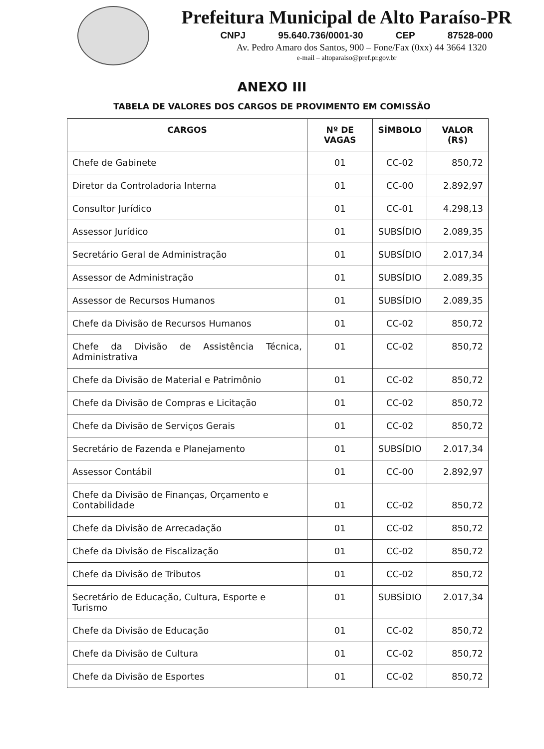Prefeitura Municipal de Alto Paraíso-PR
CNPJ 95.640.736/0001-30 CEP 87528-000
Av. Pedro Amaro dos Santos, 900 – Fone/Fax (0xx) 44 3664 1320
e-mail – altoparaiso@pref.pr.gov.br
ANEXO III
TABELA DE VALORES DOS CARGOS DE PROVIMENTO EM COMISSÃO
| CARGOS | Nº DE VAGAS | SÍMBOLO | VALOR (R$) |
| --- | --- | --- | --- |
| Chefe de Gabinete | 01 | CC-02 | 850,72 |
| Diretor da Controladoria Interna | 01 | CC-00 | 2.892,97 |
| Consultor Jurídico | 01 | CC-01 | 4.298,13 |
| Assessor Jurídico | 01 | SUBSÍDIO | 2.089,35 |
| Secretário Geral de Administração | 01 | SUBSÍDIO | 2.017,34 |
| Assessor de Administração | 01 | SUBSÍDIO | 2.089,35 |
| Assessor de Recursos Humanos | 01 | SUBSÍDIO | 2.089,35 |
| Chefe da Divisão de Recursos Humanos | 01 | CC-02 | 850,72 |
| Chefe da Divisão de Assistência Técnica, Administrativa | 01 | CC-02 | 850,72 |
| Chefe da Divisão de Material e Patrimônio | 01 | CC-02 | 850,72 |
| Chefe da Divisão de Compras e Licitação | 01 | CC-02 | 850,72 |
| Chefe da Divisão de Serviços Gerais | 01 | CC-02 | 850,72 |
| Secretário de Fazenda e Planejamento | 01 | SUBSÍDIO | 2.017,34 |
| Assessor Contábil | 01 | CC-00 | 2.892,97 |
| Chefe da Divisão de Finanças, Orçamento e Contabilidade | 01 | CC-02 | 850,72 |
| Chefe da Divisão de Arrecadação | 01 | CC-02 | 850,72 |
| Chefe da Divisão de Fiscalização | 01 | CC-02 | 850,72 |
| Chefe da Divisão de Tributos | 01 | CC-02 | 850,72 |
| Secretário de Educação, Cultura, Esporte e Turismo | 01 | SUBSÍDIO | 2.017,34 |
| Chefe da Divisão de Educação | 01 | CC-02 | 850,72 |
| Chefe da Divisão de Cultura | 01 | CC-02 | 850,72 |
| Chefe da Divisão de Esportes | 01 | CC-02 | 850,72 |